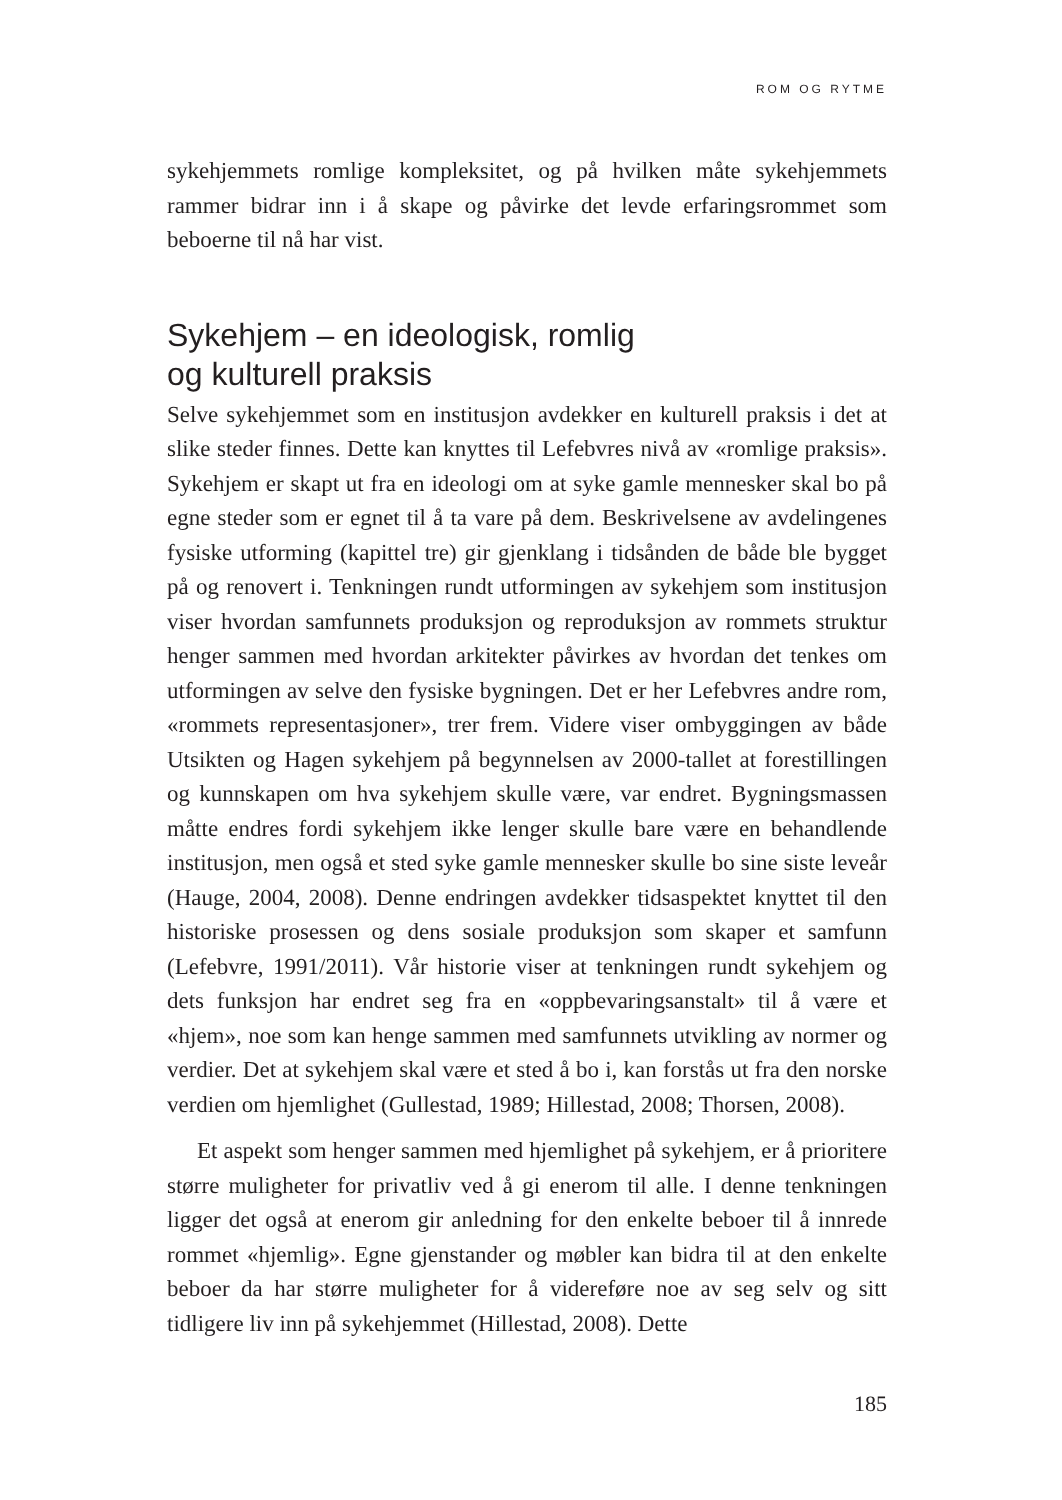ROM OG RYTME
sykehjemmets romlige kompleksitet, og på hvilken måte sykehjemmets rammer bidrar inn i å skape og påvirke det levde erfaringsrommet som beboerne til nå har vist.
Sykehjem – en ideologisk, romlig
og kulturell praksis
Selve sykehjemmet som en institusjon avdekker en kulturell praksis i det at slike steder finnes. Dette kan knyttes til Lefebvres nivå av «romlige praksis». Sykehjem er skapt ut fra en ideologi om at syke gamle mennesker skal bo på egne steder som er egnet til å ta vare på dem. Beskrivelsene av avdelingenes fysiske utforming (kapittel tre) gir gjenklang i tidsånden de både ble bygget på og renovert i. Tenkningen rundt utformingen av syke­hjem som institusjon viser hvordan samfunnets produksjon og repro­duksjon av rommets struktur henger sammen med hvordan arkitekter påvirkes av hvordan det tenkes om utformingen av selve den fysiske byg­ningen. Det er her Lefebvres andre rom, «rommets representasjoner», trer frem. Videre viser ombyggingen av både Utsikten og Hagen sykehjem på begynnelsen av 2000-tallet at forestillingen og kunnskapen om hva syke­hjem skulle være, var endret. Bygningsmassen måtte endres fordi syke­hjem ikke lenger skulle bare være en behandlende institusjon, men også et sted syke gamle mennesker skulle bo sine siste leveår (Hauge, 2004, 2008). Denne endringen avdekker tidsaspektet knyttet til den historiske prosessen og dens sosiale produksjon som skaper et samfunn (Lefebvre, 1991/2011). Vår historie viser at tenkningen rundt sykehjem og dets funk­sjon har endret seg fra en «oppbevaringsanstalt» til å være et «hjem», noe som kan henge sammen med samfunnets utvikling av normer og verdier. Det at sykehjem skal være et sted å bo i, kan forstås ut fra den norske verdien om hjemlighet (Gullestad, 1989; Hillestad, 2008; Thorsen, 2008).
Et aspekt som henger sammen med hjemlighet på sykehjem, er å prio­ritere større muligheter for privatliv ved å gi enerom til alle. I denne tenk­ningen ligger det også at enerom gir anledning for den enkelte beboer til å innrede rommet «hjemlig». Egne gjenstander og møbler kan bidra til at den enkelte beboer da har større muligheter for å videreføre noe av seg selv og sitt tidligere liv inn på sykehjemmet (Hillestad, 2008). Dette
185